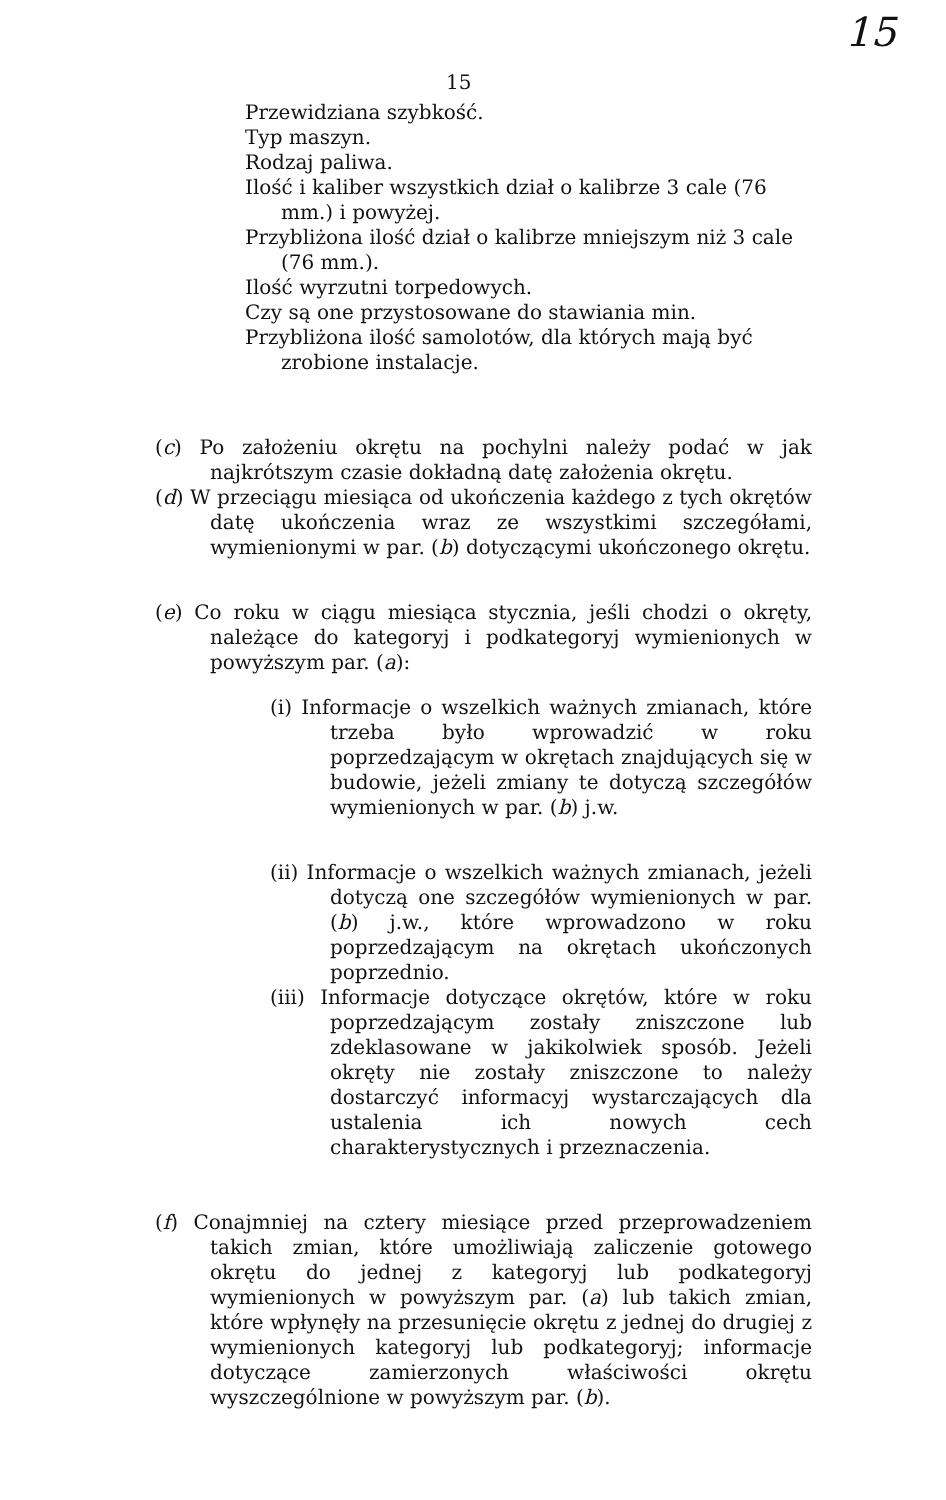15
15
Przewidziana szybkość.
Typ maszyn.
Rodzaj paliwa.
Ilość i kaliber wszystkich dział o kalibrze 3 cale (76 mm.) i powyżej.
Przybliżona ilość dział o kalibrze mniejszym niż 3 cale (76 mm.).
Ilość wyrzutni torpedowych.
Czy są one przystosowane do stawiania min.
Przybliżona ilość samolotów, dla których mają być zrobione instalacje.
(c) Po założeniu okrętu na pochylni należy podać w jak najkrótszym czasie dokładną datę założenia okrętu.
(d) W przeciągu miesiąca od ukończenia każdego z tych okrętów datę ukończenia wraz ze wszystkimi szczegółami, wymienionymi w par. (b) dotyczącymi ukończonego okrętu.
(e) Co roku w ciągu miesiąca stycznia, jeśli chodzi o okręty, należące do kategoryj i podkategoryj wymienionych w powyższym par. (a):
(i) Informacje o wszelkich ważnych zmianach, które trzeba było wprowadzić w roku poprzedzającym w okrętach znajdujących się w budowie, jeżeli zmiany te dotyczą szczegółów wymienionych w par. (b) j.w.
(ii) Informacje o wszelkich ważnych zmianach, jeżeli dotyczą one szczegółów wymienionych w par. (b) j.w., które wprowadzono w roku poprzedzającym na okrętach ukończonych poprzednio.
(iii) Informacje dotyczące okrętów, które w roku poprzedzającym zostały zniszczone lub zdeklasowane w jakikolwiek sposób. Jeżeli okręty nie zostały zniszczone to należy dostarczyć informacyj wystarczających dla ustalenia ich nowych cech charakterystycznych i przeznaczenia.
(f) Conajmniej na cztery miesiące przed przeprowadzeniem takich zmian, które umożliwiają zaliczenie gotowego okrętu do jednej z kategoryj lub podkategoryj wymienionych w powyższym par. (a) lub takich zmian, które wpłynęły na przesunięcie okrętu z jednej do drugiej z wymienionych kategoryj lub podkategoryj; informacje dotyczące zamierzonych właściwości okrętu wyszczególnione w powyższym par. (b).